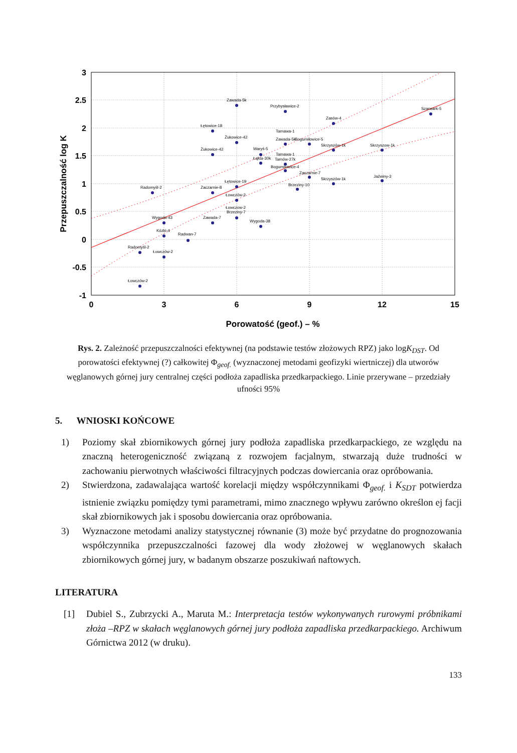Zawada-5k
Przybysławice-2
Szarwark-5
Zasów-4
Łętowice-18
Żukowice-42
Żukowice-42
Tarnawa-1
Zawada-5k
Bogumiłowice-5
Skrzyszów-1k
Skrzyszow-1k
Waryś-5
Łąkta-30k
Tarnawa-1
Tarnów-27k
Bogumiłowice-4
Zaczarnie-7
Jaźwiny-3
Łętowice-19
Skrzyszów-1k
Brzeziny-10
Radomyśl-2
Zaczarnie-8
Łowczów-2
Łowczow-2
Brzeziny-7
Wygoda-43
Zawada-7
Wygoda-38
Kózki-4
Radwan-7
Radomyśl-2
Łowczów-2
Łowczów-2
3
2.5
2
1.5
1
0.5
0
-0.5
-1
0
3
6
9
12
15
Porowatość (geof.) – %
Przepuszczalność log K
Rys. 2. Zależność przepuszczalności efektywnej (na podstawie testów złożowych RPZ) jako logK<sub>DST</sub>. Od porowatości efektywnej (?) całkowitej Φ<sub>geof.</sub> (wyznaczonej metodami geofizyki wiertniczej) dla utworów węglanowych górnej jury centralnej części podłoża zapadliska przedkarpackiego. Linie przerywane – przedziały ufności 95%
5. WNIOSKI KOŃCOWE
1) Poziomy skał zbiornikowych górnej jury podłoża zapadliska przedkarpackiego, ze względu na znaczną heterogeniczność związaną z rozwojem facjalnym, stwarzają duże trudności w zachowaniu pierwotnych właściwości filtracyjnych podczas dowiercania oraz opróbowania.
2) Stwierdzona, zadawalająca wartość korelacji między współczynnikami Φ<sub>geof.</sub> i K<sub>SDT</sub> potwierdza istnienie związku pomiędzy tymi parametrami, mimo znacznego wpływu zarówno określon ej facji skał zbiornikowych jak i sposobu dowiercania oraz opróbowania.
3) Wyznaczone metodami analizy statystycznej równanie (3) może być przydatne do prognozowania współczynnika przepuszczalności fazowej dla wody złożowej w węglanowych skałach zbiornikowych górnej jury, w badanym obszarze poszukiwań naftowych.
LITERATURA
[1] Dubiel S., Zubrzycki A., Maruta M.: Interpretacja testów wykonywanych rurowymi próbnikami złoża –RPZ w skałach węglanowych górnej jury podłoża zapadliska przedkarpackiego. Archiwum Górnictwa 2012 (w druku).
133